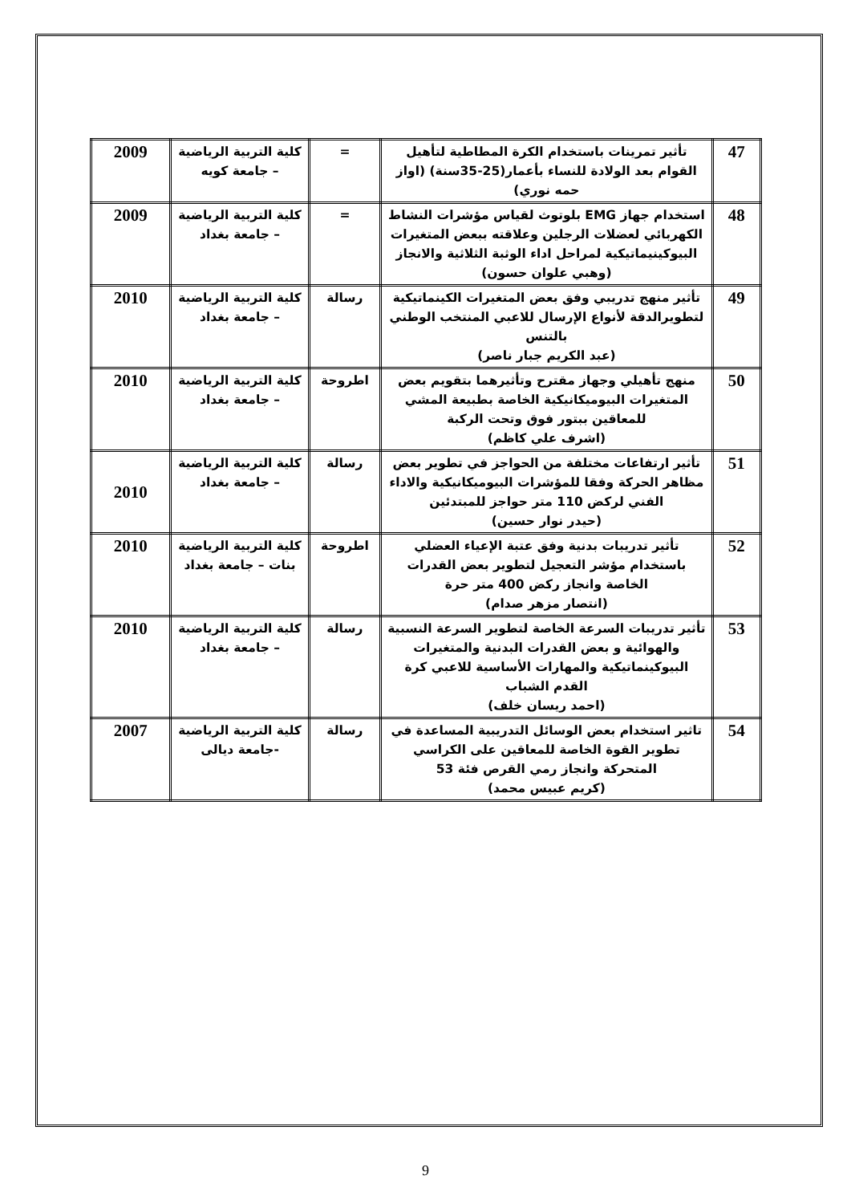| 47 | تأثير تمرينات باستخدام الكرة المطاطية لتأهيل القوام بعد الولادة للنساء بأعمار(25-35سنة) (اواز حمه نوري) | = | كلية التربية الرياضية – جامعة كويه | 2009 |
| 48 | استخدام جهاز EMG بلوتوث لقياس مؤشرات النشاط الكهربائي لعضلات الرجلين وعلاقته ببعض المتغيرات البيوكينيماتيكية لمراحل اداء الوثبة الثلاثية والانجاز (وهبي علوان حسون) | = | كلية التربية الرياضية – جامعة بغداد | 2009 |
| 49 | تأثير منهج تدريبي وفق بعض المتغيرات الكينماتيكية لتطويرالدقة لأنواع الإرسال للاعبي المنتخب الوطني بالتنس (عبد الكريم جبار ناصر) | رسالة | كلية التربية الرياضية – جامعة بغداد | 2010 |
| 50 | منهج تأهيلي وجهاز مقترح وتأثيرهما بتقويم بعض المتغيرات البيوميكانيكية الخاصة بطبيعة المشي للمعاقين ببتور فوق وتحت الركبة (اشرف علي كاظم) | اطروحة | كلية التربية الرياضية – جامعة بغداد | 2010 |
| 51 | تأثير ارتفاعات مختلفة من الحواجز في تطوير بعض مظاهر الحركة وفقا للمؤشرات البيوميكانيكية والاداء الفني لركض 110 متر حواجز للمبتدئين (حيدر نوار حسين) | رسالة | كلية التربية الرياضية – جامعة بغداد | 2010 |
| 52 | تأثير تدريبات بدنية وفق عتبة الإعياء العضلي باستخدام مؤشر التعجيل لتطوير بعض القدرات الخاصة وانجاز ركض 400 متر حرة (انتصار مزهر صدام) | اطروحة | كلية التربية الرياضية بنات – جامعة بغداد | 2010 |
| 53 | تأثير تدريبات السرعة الخاصة لتطوير السرعة النسبية والهوائية و بعض القدرات البدنية والمتغيرات البيوكينماتيكية والمهارات الأساسية للاعبي كرة القدم الشباب (احمد ريسان خلف) | رسالة | كلية التربية الرياضية – جامعة بغداد | 2010 |
| 54 | تاثير استخدام بعض الوسائل التدريبية المساعدة في تطوير القوة الخاصة للمعاقين على الكراسي المتحركة وانجاز رمي القرص فئة 53 (كريم عبيس محمد) | رسالة | كلية التربية الرياضية -جامعة ديالى | 2007 |
9